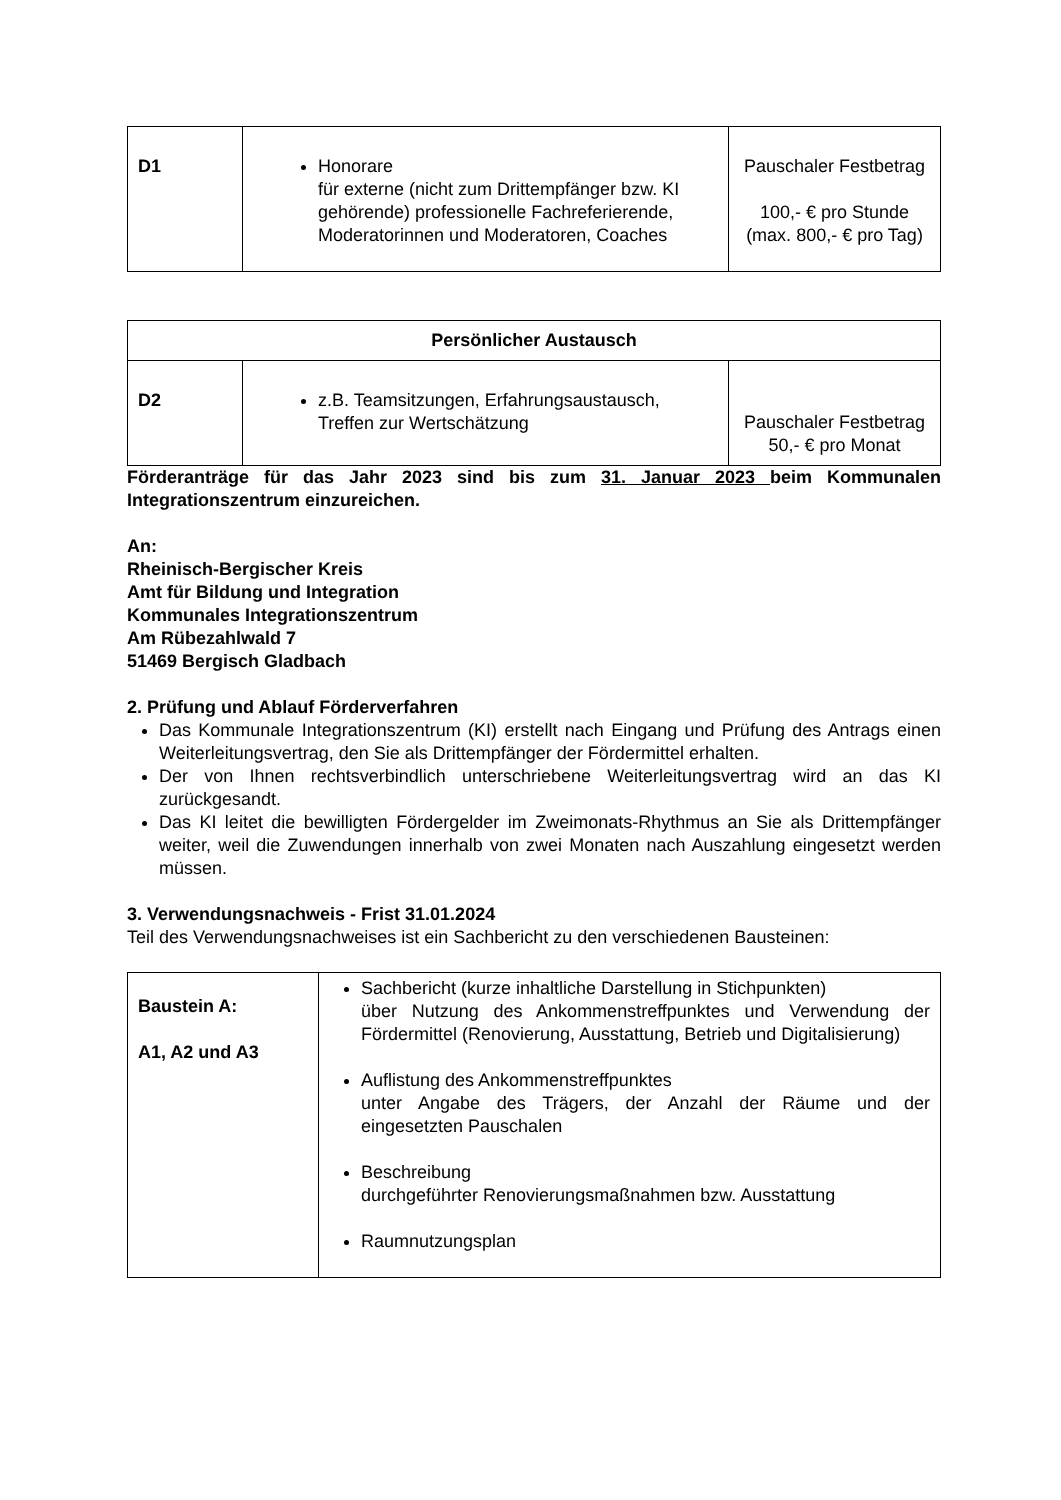| D1 | Honorare für externe (nicht zum Drittempfänger bzw. KI gehörende) professionelle Fachreferierende, Moderatorinnen und Moderatoren, Coaches | Pauschaler Festbetrag 100,- € pro Stunde (max. 800,- € pro Tag) |
| Persönlicher Austausch | | |
| --- | --- | --- |
| D2 | z.B. Teamsitzungen, Erfahrungsaustausch, Treffen zur Wertschätzung | Pauschaler Festbetrag 50,- € pro Monat |
Förderanträge für das Jahr 2023 sind bis zum 31. Januar 2023 beim Kommunalen Integrationszentrum einzureichen.
An:
Rheinisch-Bergischer Kreis
Amt für Bildung und Integration
Kommunales Integrationszentrum
Am Rübezahlwald 7
51469 Bergisch Gladbach
2. Prüfung und Ablauf Förderverfahren
Das Kommunale Integrationszentrum (KI) erstellt nach Eingang und Prüfung des Antrags einen Weiterleitungsvertrag, den Sie als Drittempfänger der Fördermittel erhalten.
Der von Ihnen rechtsverbindlich unterschriebene Weiterleitungsvertrag wird an das KI zurückgesandt.
Das KI leitet die bewilligten Fördergelder im Zweimonats-Rhythmus an Sie als Drittempfänger weiter, weil die Zuwendungen innerhalb von zwei Monaten nach Auszahlung eingesetzt werden müssen.
3. Verwendungsnachweis - Frist 31.01.2024
Teil des Verwendungsnachweises ist ein Sachbericht zu den verschiedenen Bausteinen:
| Baustein A: A1, A2 und A3 | Sachbericht (kurze inhaltliche Darstellung in Stichpunkten) über Nutzung des Ankommenstreffpunktes und Verwendung der Fördermittel (Renovierung, Ausstattung, Betrieb und Digitalisierung) Auflistung des Ankommenstreffpunktes unter Angabe des Trägers, der Anzahl der Räume und der eingesetzten Pauschalen Beschreibung durchgeführter Renovierungsmaßnahmen bzw. Ausstattung Raumnutzungsplan |